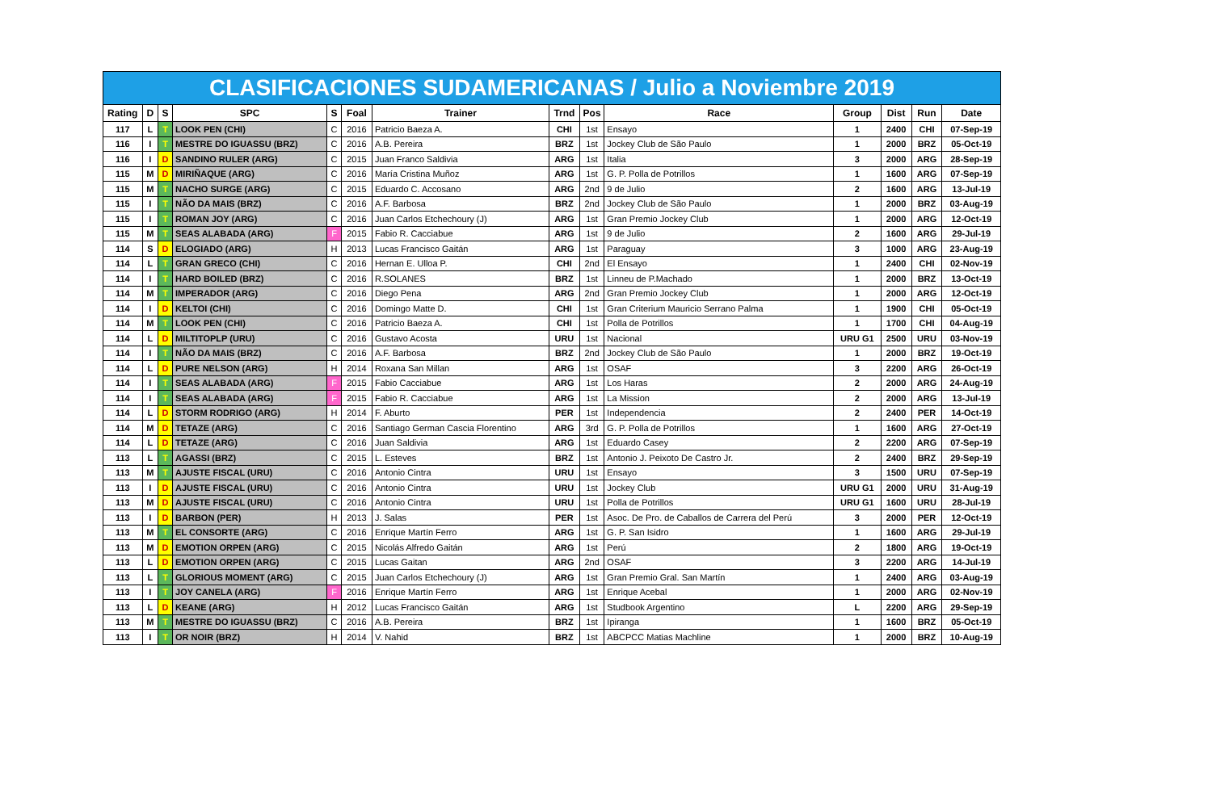| CLASIFICACIONES SUDAMERICANAS / Julio a Noviembre 2019 | | | | | | | | | | | | | |
| Rating | D | S | SPC | S | Foal | Trainer | Trnd | Pos | Race | Group | Dist | Run | Date |
| 117 | L | T | LOOK PEN (CHI) | C | 2016 | Patricio Baeza A. | CHI | 1st | Ensayo | 1 | 2400 | CHI | 07-Sep-19 |
| 116 | I | T | MESTRE DO IGUASSU (BRZ) | C | 2016 | A.B. Pereira | BRZ | 1st | Jockey Club de São Paulo | 1 | 2000 | BRZ | 05-Oct-19 |
| 116 | I | D | SANDINO RULER (ARG) | C | 2015 | Juan Franco Saldivia | ARG | 1st | Italia | 3 | 2000 | ARG | 28-Sep-19 |
| 115 | M | D | MIRIÑAQUE (ARG) | C | 2016 | María Cristina Muñoz | ARG | 1st | G. P. Polla de Potrillos | 1 | 1600 | ARG | 07-Sep-19 |
| 115 | M | T | NACHO SURGE (ARG) | C | 2015 | Eduardo C. Accosano | ARG | 2nd | 9 de Julio | 2 | 1600 | ARG | 13-Jul-19 |
| 115 | I | T | NÃO DA MAIS (BRZ) | C | 2016 | A.F. Barbosa | BRZ | 2nd | Jockey Club de São Paulo | 1 | 2000 | BRZ | 03-Aug-19 |
| 115 | I | T | ROMAN JOY (ARG) | C | 2016 | Juan Carlos Etchechoury (J) | ARG | 1st | Gran Premio Jockey Club | 1 | 2000 | ARG | 12-Oct-19 |
| 115 | M | T | SEAS ALABADA (ARG) | F | 2015 | Fabio R. Cacciabue | ARG | 1st | 9 de Julio | 2 | 1600 | ARG | 29-Jul-19 |
| 114 | S | D | ELOGIADO (ARG) | H | 2013 | Lucas Francisco Gaitán | ARG | 1st | Paraguay | 3 | 1000 | ARG | 23-Aug-19 |
| 114 | L | T | GRAN GRECO (CHI) | C | 2016 | Hernan E. Ulloa P. | CHI | 2nd | El Ensayo | 1 | 2400 | CHI | 02-Nov-19 |
| 114 | I | T | HARD BOILED (BRZ) | C | 2016 | R.SOLANES | BRZ | 1st | Linneu de P.Machado | 1 | 2000 | BRZ | 13-Oct-19 |
| 114 | M | T | IMPERADOR (ARG) | C | 2016 | Diego Pena | ARG | 2nd | Gran Premio Jockey Club | 1 | 2000 | ARG | 12-Oct-19 |
| 114 | I | D | KELTOI (CHI) | C | 2016 | Domingo Matte D. | CHI | 1st | Gran Criterium Mauricio Serrano Palma | 1 | 1900 | CHI | 05-Oct-19 |
| 114 | M | T | LOOK PEN (CHI) | C | 2016 | Patricio Baeza A. | CHI | 1st | Polla de Potrillos | 1 | 1700 | CHI | 04-Aug-19 |
| 114 | L | D | MILTITOPLP (URU) | C | 2016 | Gustavo Acosta | URU | 1st | Nacional | URU G1 | 2500 | URU | 03-Nov-19 |
| 114 | I | T | NÃO DA MAIS (BRZ) | C | 2016 | A.F. Barbosa | BRZ | 2nd | Jockey Club de São Paulo | 1 | 2000 | BRZ | 19-Oct-19 |
| 114 | L | D | PURE NELSON (ARG) | H | 2014 | Roxana San Millan | ARG | 1st | OSAF | 3 | 2200 | ARG | 26-Oct-19 |
| 114 | I | T | SEAS ALABADA (ARG) | F | 2015 | Fabio Cacciabue | ARG | 1st | Los Haras | 2 | 2000 | ARG | 24-Aug-19 |
| 114 | I | T | SEAS ALABADA (ARG) | F | 2015 | Fabio R. Cacciabue | ARG | 1st | La Mission | 2 | 2000 | ARG | 13-Jul-19 |
| 114 | L | D | STORM RODRIGO (ARG) | H | 2014 | F. Aburto | PER | 1st | Independencia | 2 | 2400 | PER | 14-Oct-19 |
| 114 | M | D | TETAZE (ARG) | C | 2016 | Santiago German Cascia Florentino | ARG | 3rd | G. P. Polla de Potrillos | 1 | 1600 | ARG | 27-Oct-19 |
| 114 | L | D | TETAZE (ARG) | C | 2016 | Juan Saldivia | ARG | 1st | Eduardo Casey | 2 | 2200 | ARG | 07-Sep-19 |
| 113 | L | T | AGASSI (BRZ) | C | 2015 | L. Esteves | BRZ | 1st | Antonio J. Peixoto De Castro Jr. | 2 | 2400 | BRZ | 29-Sep-19 |
| 113 | M | T | AJUSTE FISCAL (URU) | C | 2016 | Antonio Cintra | URU | 1st | Ensayo | 3 | 1500 | URU | 07-Sep-19 |
| 113 | I | D | AJUSTE FISCAL (URU) | C | 2016 | Antonio Cintra | URU | 1st | Jockey Club | URU G1 | 2000 | URU | 31-Aug-19 |
| 113 | M | D | AJUSTE FISCAL (URU) | C | 2016 | Antonio Cintra | URU | 1st | Polla de Potrillos | URU G1 | 1600 | URU | 28-Jul-19 |
| 113 | I | D | BARBON (PER) | H | 2013 | J. Salas | PER | 1st | Asoc. De Pro. de Caballos de Carrera del Perú | 3 | 2000 | PER | 12-Oct-19 |
| 113 | M | T | EL CONSORTE (ARG) | C | 2016 | Enrique Martín Ferro | ARG | 1st | G. P. San Isidro | 1 | 1600 | ARG | 29-Jul-19 |
| 113 | M | D | EMOTION ORPEN (ARG) | C | 2015 | Nicolás Alfredo Gaitán | ARG | 1st | Perú | 2 | 1800 | ARG | 19-Oct-19 |
| 113 | L | D | EMOTION ORPEN (ARG) | C | 2015 | Lucas Gaitan | ARG | 2nd | OSAF | 3 | 2200 | ARG | 14-Jul-19 |
| 113 | L | T | GLORIOUS MOMENT (ARG) | C | 2015 | Juan Carlos Etchechoury (J) | ARG | 1st | Gran Premio Gral. San Martín | 1 | 2400 | ARG | 03-Aug-19 |
| 113 | I | T | JOY CANELA (ARG) | F | 2016 | Enrique Martín Ferro | ARG | 1st | Enrique Acebal | 1 | 2000 | ARG | 02-Nov-19 |
| 113 | L | D | KEANE (ARG) | H | 2012 | Lucas Francisco Gaitán | ARG | 1st | Studbook Argentino | L | 2200 | ARG | 29-Sep-19 |
| 113 | M | T | MESTRE DO IGUASSU (BRZ) | C | 2016 | A.B. Pereira | BRZ | 1st | Ipiranga | 1 | 1600 | BRZ | 05-Oct-19 |
| 113 | I | T | OR NOIR (BRZ) | H | 2014 | V. Nahid | BRZ | 1st | ABCPCC Matias Machline | 1 | 2000 | BRZ | 10-Aug-19 |